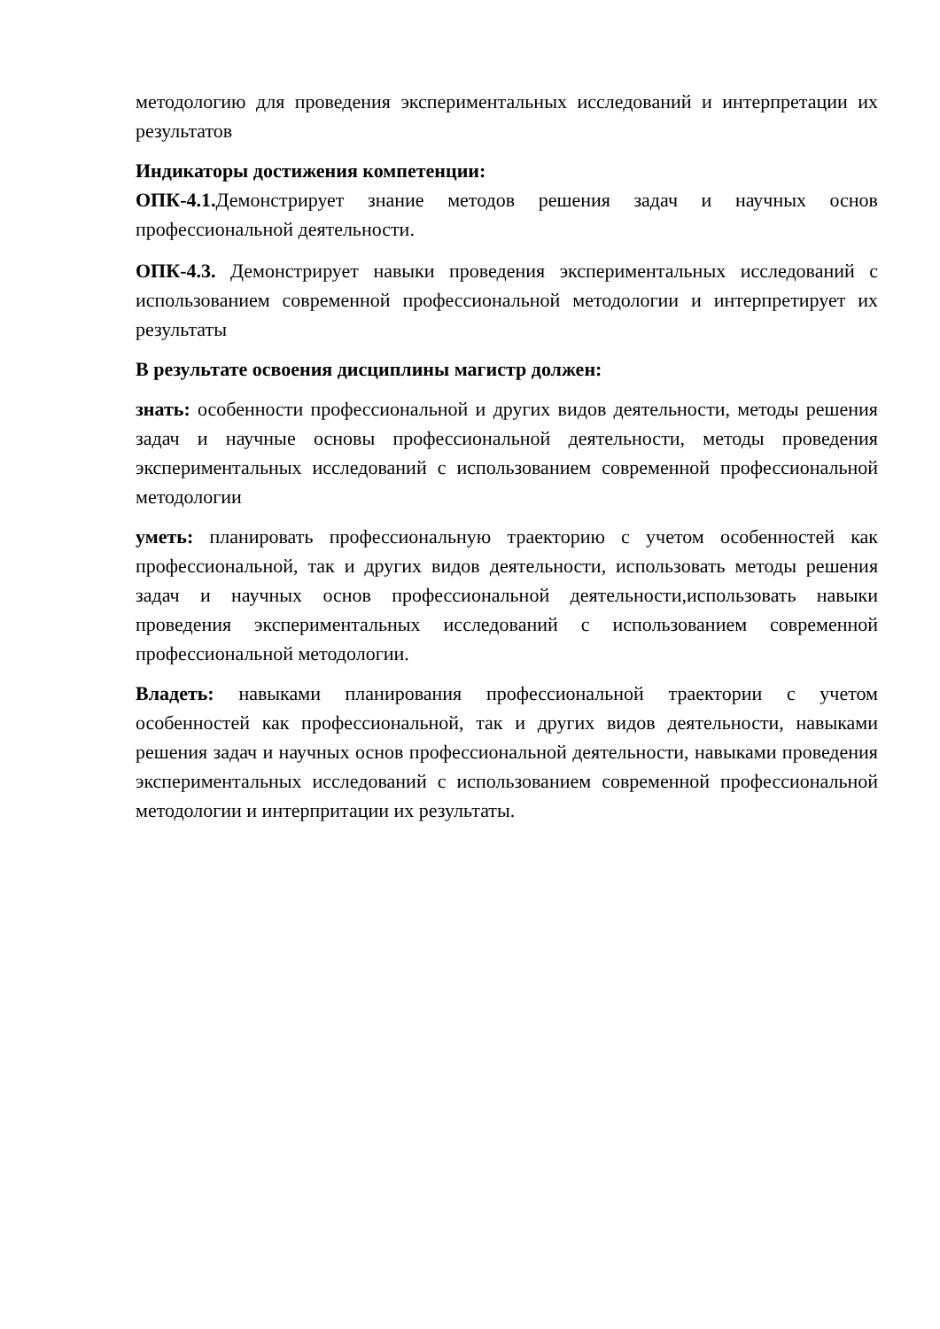методологию для проведения экспериментальных исследований и интерпретации их результатов
Индикаторы достижения компетенции:
ОПК-4.1. Демонстрирует знание методов решения задач и научных основ профессиональной деятельности.
ОПК-4.3. Демонстрирует навыки проведения экспериментальных исследований с использованием современной профессиональной методологии и интерпретирует их результаты
В результате освоения дисциплины магистр должен:
знать: особенности профессиональной и других видов деятельности, методы решения задач и научные основы профессиональной деятельности, методы проведения экспериментальных исследований с использованием современной профессиональной методологии
уметь: планировать профессиональную траекторию с учетом особенностей как профессиональной, так и других видов деятельности, использовать методы решения задач и научных основ профессиональной деятельности,использовать навыки проведения экспериментальных исследований с использованием современной профессиональной методологии.
Владеть: навыками планирования профессиональной траектории с учетом особенностей как профессиональной, так и других видов деятельности, навыками решения задач и научных основ профессиональной деятельности, навыками проведения экспериментальных исследований с использованием современной профессиональной методологии и интерпритации их результаты.